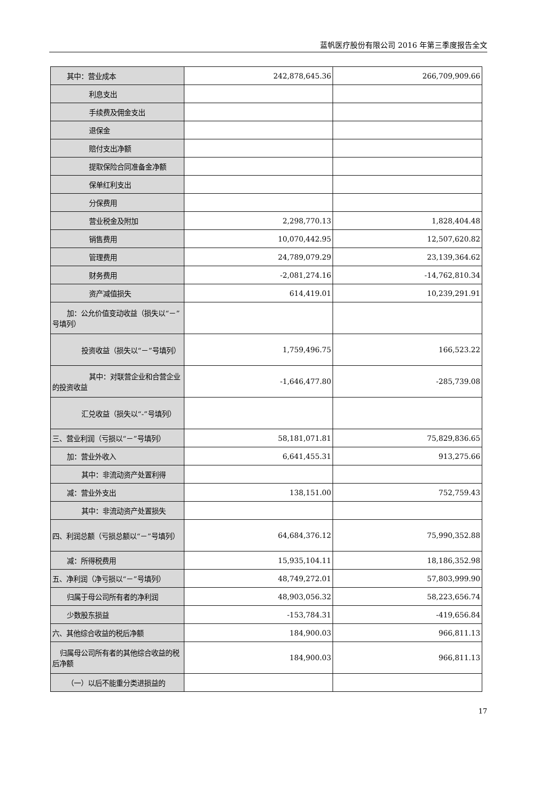蓝帆医疗股份有限公司 2016 年第三季度报告全文
| 其中：营业成本 | 242,878,645.36 | 266,709,909.66 |
| 利息支出 | | |
| 手续费及佣金支出 | | |
| 退保金 | | |
| 赔付支出净额 | | |
| 提取保险合同准备金净额 | | |
| 保单红利支出 | | |
| 分保费用 | | |
| 营业税金及附加 | 2,298,770.13 | 1,828,404.48 |
| 销售费用 | 10,070,442.95 | 12,507,620.82 |
| 管理费用 | 24,789,079.29 | 23,139,364.62 |
| 财务费用 | -2,081,274.16 | -14,762,810.34 |
| 资产减值损失 | 614,419.01 | 10,239,291.91 |
| 加：公允价值变动收益（损失以“－”号填列） | | |
| 投资收益（损失以“－”号填列） | 1,759,496.75 | 166,523.22 |
| 其中：对联营企业和合营企业的投资收益 | -1,646,477.80 | -285,739.08 |
| 汇兑收益（损失以“-”号填列） | | |
| 三、营业利润（亏损以“－”号填列） | 58,181,071.81 | 75,829,836.65 |
| 加：营业外收入 | 6,641,455.31 | 913,275.66 |
| 其中：非流动资产处置利得 | | |
| 减：营业外支出 | 138,151.00 | 752,759.43 |
| 其中：非流动资产处置损失 | | |
| 四、利润总额（亏损总额以“－”号填列） | 64,684,376.12 | 75,990,352.88 |
| 减：所得税费用 | 15,935,104.11 | 18,186,352.98 |
| 五、净利润（净亏损以“－”号填列） | 48,749,272.01 | 57,803,999.90 |
| 归属于母公司所有者的净利润 | 48,903,056.32 | 58,223,656.74 |
| 少数股东损益 | -153,784.31 | -419,656.84 |
| 六、其他综合收益的税后净额 | 184,900.03 | 966,811.13 |
| 归属母公司所有者的其他综合收益的税后净额 | 184,900.03 | 966,811.13 |
| （一）以后不能重分类进损益的 | | |
17